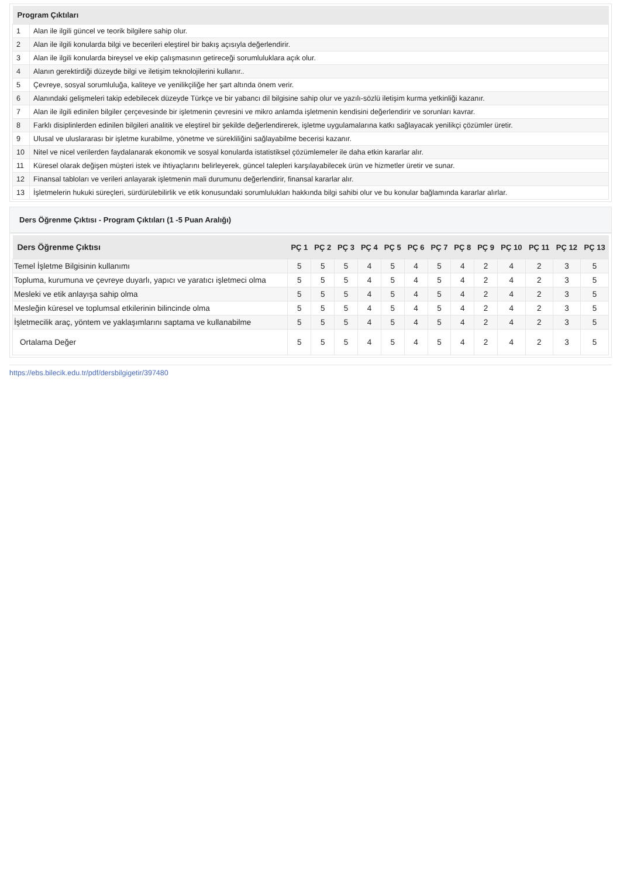| Program Çıktıları | |
| --- | --- |
| 1 | Alan ile ilgili güncel ve teorik bilgilere sahip olur. |
| 2 | Alan ile ilgili konularda bilgi ve becerileri eleştirel bir bakış açısıyla değerlendirir. |
| 3 | Alan ile ilgili konularda bireysel ve ekip çalışmasının getireceği sorumluluklara açık olur. |
| 4 | Alanın gerektirdiği düzeyde bilgi ve iletişim teknolojilerini kullanır.. |
| 5 | Çevreye, sosyal sorumluluğa, kaliteye ve yenilikçiliğe her şart altında önem verir. |
| 6 | Alanındaki gelişmeleri takip edebilecek düzeyde Türkçe ve bir yabancı dil bilgisine sahip olur ve yazılı-sözlü iletişim kurma yetkinliği kazanır. |
| 7 | Alan ile ilgili edinilen bilgiler çerçevesinde bir işletmenin çevresini ve mikro anlamda işletmenin kendisini değerlendirir ve sorunları kavrar. |
| 8 | Farklı disiplinlerden edinilen bilgileri analitik ve eleştirel bir şekilde değerlendirerek, işletme uygulamalarına katkı sağlayacak yenilikçi çözümler üretir. |
| 9 | Ulusal ve uluslararası bir işletme kurabilme, yönetme ve sürekliliğini sağlayabilme becerisi kazanır. |
| 10 | Nitel ve nicel verilerden faydalanarak ekonomik ve sosyal konularda istatistiksel çözümlemeler ile daha etkin kararlar alır. |
| 11 | Küresel olarak değişen müşteri istek ve ihtiyaçlarını belirleyerek, güncel talepleri karşılayabilecek ürün ve hizmetler üretir ve sunar. |
| 12 | Finansal tabloları ve verileri anlayarak işletmenin mali durumunu değerlendirir, finansal kararlar alır. |
| 13 | İşletmelerin hukuki süreçleri, sürdürülebilirlik ve etik konusundaki sorumlulukları hakkında bilgi sahibi olur ve bu konular bağlamında kararlar alırlar. |
Ders Öğrenme Çıktısı - Program Çıktıları (1 -5 Puan Aralığı)
| Ders Öğrenme Çıktısı | PÇ 1 | PÇ 2 | PÇ 3 | PÇ 4 | PÇ 5 | PÇ 6 | PÇ 7 | PÇ 8 | PÇ 9 | PÇ 10 | PÇ 11 | PÇ 12 | PÇ 13 |
| --- | --- | --- | --- | --- | --- | --- | --- | --- | --- | --- | --- | --- | --- |
| Temel İşletme Bilgisinin kullanımı | 5 | 5 | 5 | 4 | 5 | 4 | 5 | 4 | 2 | 4 | 2 | 3 | 5 |
| Topluma, kurumuna ve çevreye duyarlı, yapıcı ve yaratıcı işletmeci olma | 5 | 5 | 5 | 4 | 5 | 4 | 5 | 4 | 2 | 4 | 2 | 3 | 5 |
| Mesleki ve etik anlayışa sahip olma | 5 | 5 | 5 | 4 | 5 | 4 | 5 | 4 | 2 | 4 | 2 | 3 | 5 |
| Mesleğin küresel ve toplumsal etkilerinin bilincinde olma | 5 | 5 | 5 | 4 | 5 | 4 | 5 | 4 | 2 | 4 | 2 | 3 | 5 |
| İşletmecilik araç, yöntem ve yaklaşımlarını saptama ve kullanabilme | 5 | 5 | 5 | 4 | 5 | 4 | 5 | 4 | 2 | 4 | 2 | 3 | 5 |
| Ortalama Değer | 5 | 5 | 5 | 4 | 5 | 4 | 5 | 4 | 2 | 4 | 2 | 3 | 5 |
https://ebs.bilecik.edu.tr/pdf/dersbilgigetir/397480